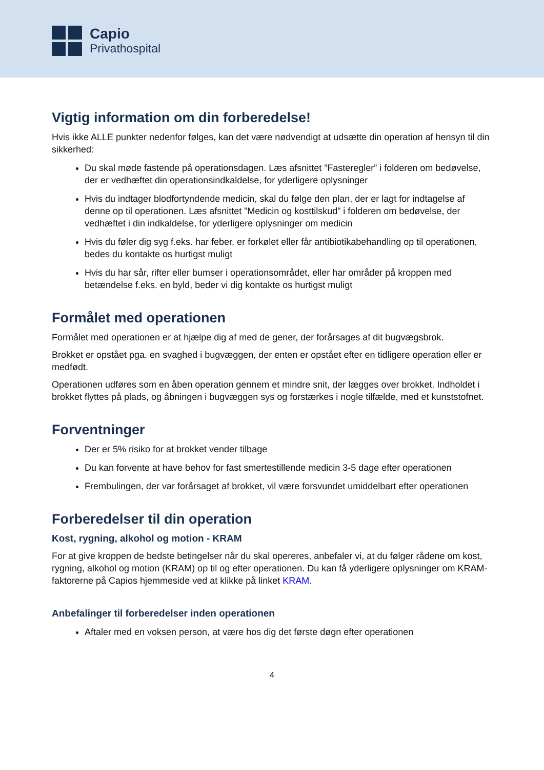Capio
Privathospital
Vigtig information om din forberedelse!
Hvis ikke ALLE punkter nedenfor følges, kan det være nødvendigt at udsætte din operation af hensyn til din sikkerhed:
Du skal møde fastende på operationsdagen. Læs afsnittet ”Fasteregler” i folderen om bedøvelse, der er vedhæftet din operationsindkaldelse, for yderligere oplysninger
Hvis du indtager blodfortyndende medicin, skal du følge den plan, der er lagt for indtagelse af denne op til operationen. Læs afsnittet ”Medicin og kosttilskud” i folderen om bedøvelse, der vedhæftet i din indkaldelse, for yderligere oplysninger om medicin
Hvis du føler dig syg f.eks. har feber, er forkølet eller får antibiotikabehandling op til operationen, bedes du kontakte os hurtigst muligt
Hvis du har sår, rifter eller bumser i operationsområdet, eller har områder på kroppen med betændelse f.eks. en byld, beder vi dig kontakte os hurtigst muligt
Formålet med operationen
Formålet med operationen er at hjælpe dig af med de gener, der forårsages af dit bugvægsbrok.
Brokket er opstået pga. en svaghed i bugvæggen, der enten er opstået efter en tidligere operation eller er medfødt.
Operationen udføres som en åben operation gennem et mindre snit, der lægges over brokket. Indholdet i brokket flyttes på plads, og åbningen i bugvæggen sys og forstærkes i nogle tilfælde, med et kunststofnet.
Forventninger
Der er 5% risiko for at brokket vender tilbage
Du kan forvente at have behov for fast smertestillende medicin 3-5 dage efter operationen
Frembulingen, der var forårsaget af brokket, vil være forsvundet umiddelbart efter operationen
Forberedelser til din operation
Kost, rygning, alkohol og motion - KRAM
For at give kroppen de bedste betingelser når du skal opereres, anbefaler vi, at du følger rådene om kost, rygning, alkohol og motion (KRAM) op til og efter operationen. Du kan få yderligere oplysninger om KRAM-faktorerne på Capios hjemmeside ved at klikke på linket KRAM.
Anbefalinger til forberedelser inden operationen
Aftaler med en voksen person, at være hos dig det første døgn efter operationen
4